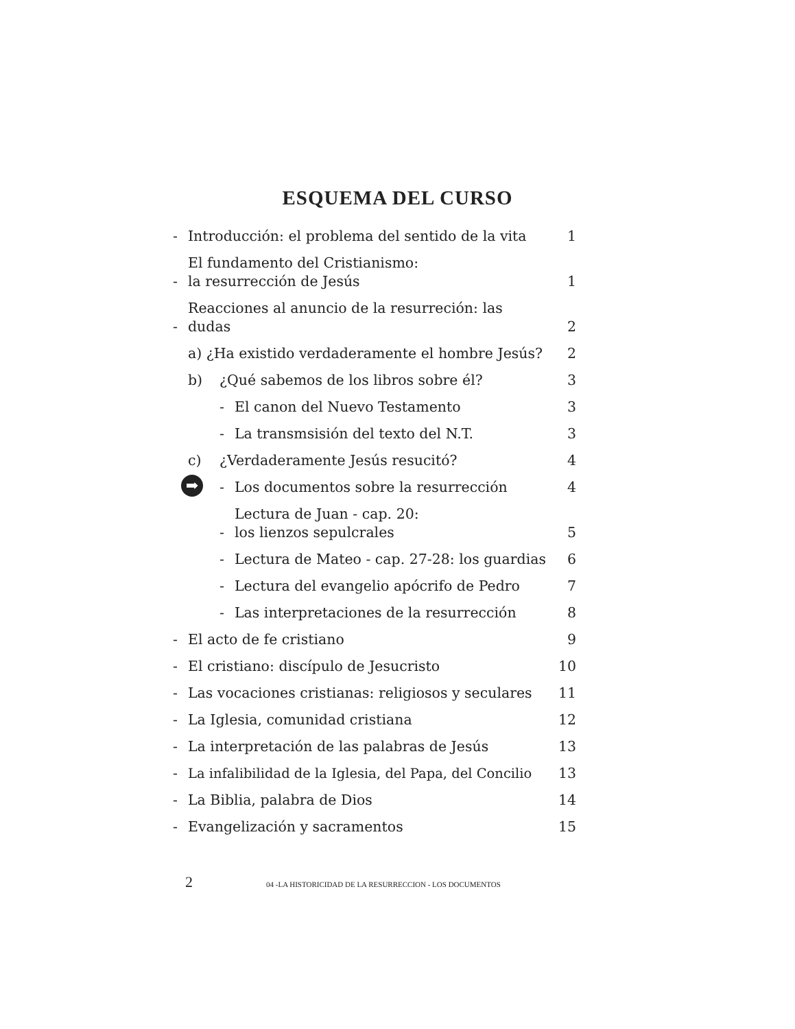ESQUEMA DEL CURSO
- Introducción: el problema del sentido de la vita 1
- El fundamento del Cristianismo:
la resurrección de Jesús 1
- Reacciones al anuncio de la resurreción: las dudas 2
a) ¿Ha existido verdaderamente el hombre Jesús? 2
b) ¿Qué sabemos de los libros sobre él? 3
- El canon del Nuevo Testamento 3
- La transmsisión del texto del N.T. 3
c) ¿Verdaderamente Jesús resucitó? 4
➡ - Los documentos sobre la resurrección 4
- Lectura de Juan - cap. 20:
los lienzos sepulcrales 5
- Lectura de Mateo - cap. 27-28: los guardias 6
- Lectura del evangelio apócrifo de Pedro 7
- Las interpretaciones de la resurrección 8
- El acto de fe cristiano 9
- El cristiano: discípulo de Jesucristo 10
- Las vocaciones cristianas: religiosos y seculares 11
- La Iglesia, comunidad cristiana 12
- La interpretación de las palabras de Jesús 13
- La infalibilidad de la Iglesia, del Papa, del Concilio 13
- La Biblia, palabra de Dios 14
- Evangelización y sacramentos 15
2 04 -LA HISTORICIDAD DE LA RESURRECCION - LOS DOCUMENTOS